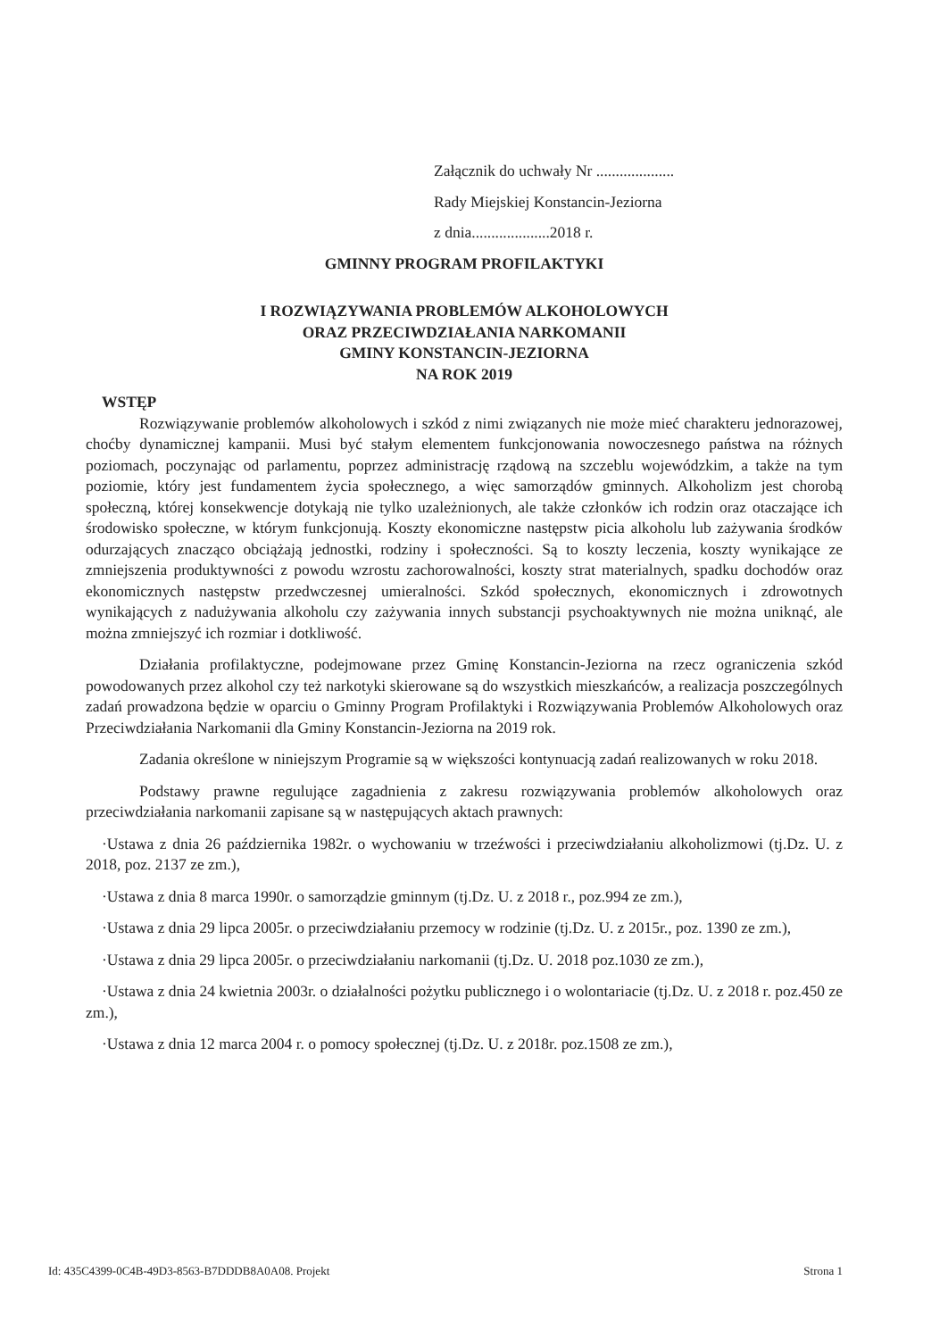Załącznik do uchwały Nr ....................
Rady Miejskiej Konstancin-Jeziorna
z dnia....................2018 r.
GMINNY PROGRAM PROFILAKTYKI
I ROZWIĄZYWANIA PROBLEMÓW ALKOHOLOWYCH
ORAZ PRZECIWDZIAŁANIA NARKOMANII
GMINY KONSTANCIN-JEZIORNA
NA ROK 2019
WSTĘP
Rozwiązywanie problemów alkoholowych i szkód z nimi związanych nie może mieć charakteru jednorazowej, choćby dynamicznej kampanii. Musi być stałym elementem funkcjonowania nowoczesnego państwa na różnych poziomach, poczynając od parlamentu, poprzez administrację rządową na szczeblu wojewódzkim, a także na tym poziomie, który jest fundamentem życia społecznego, a więc samorządów gminnych. Alkoholizm jest chorobą społeczną, której konsekwencje dotykają nie tylko uzależnionych, ale także członków ich rodzin oraz otaczające ich środowisko społeczne, w którym funkcjonują. Koszty ekonomiczne następstw picia alkoholu lub zażywania środków odurzających znacząco obciążają jednostki, rodziny i społeczności. Są to koszty leczenia, koszty wynikające ze zmniejszenia produktywności z powodu wzrostu zachorowalności, koszty strat materialnych, spadku dochodów oraz ekonomicznych następstw przedwczesnej umieralności. Szkód społecznych, ekonomicznych i zdrowotnych wynikających z nadużywania alkoholu czy zażywania innych substancji psychoaktywnych nie można uniknąć, ale można zmniejszyć ich rozmiar i dotkliwość.
Działania profilaktyczne, podejmowane przez Gminę Konstancin-Jeziorna na rzecz ograniczenia szkód powodowanych przez alkohol czy też narkotyki skierowane są do wszystkich mieszkańców, a realizacja poszczególnych zadań prowadzona będzie w oparciu o Gminny Program Profilaktyki i Rozwiązywania Problemów Alkoholowych oraz Przeciwdziałania Narkomanii dla Gminy Konstancin-Jeziorna na 2019 rok.
Zadania określone w niniejszym Programie są w większości kontynuacją zadań realizowanych w roku 2018.
Podstawy prawne regulujące zagadnienia z zakresu rozwiązywania problemów alkoholowych oraz przeciwdziałania narkomanii zapisane są w następujących aktach prawnych:
·Ustawa z dnia 26 października 1982r. o wychowaniu w trzeźwości i przeciwdziałaniu alkoholizmowi (tj.Dz. U. z 2018, poz. 2137 ze zm.),
·Ustawa z dnia 8 marca 1990r. o samorządzie gminnym (tj.Dz. U. z 2018 r., poz.994 ze zm.),
·Ustawa z dnia 29 lipca 2005r. o przeciwdziałaniu przemocy w rodzinie (tj.Dz. U. z 2015r., poz. 1390 ze zm.),
·Ustawa z dnia 29 lipca 2005r. o przeciwdziałaniu narkomanii (tj.Dz. U. 2018 poz.1030 ze zm.),
·Ustawa z dnia 24 kwietnia 2003r. o działalności pożytku publicznego i o wolontariacie (tj.Dz. U. z 2018 r. poz.450 ze zm.),
·Ustawa z dnia 12 marca 2004 r. o pomocy społecznej (tj.Dz. U. z 2018r. poz.1508 ze zm.),
Id: 435C4399-0C4B-49D3-8563-B7DDDB8A0A08. Projekt Strona 1